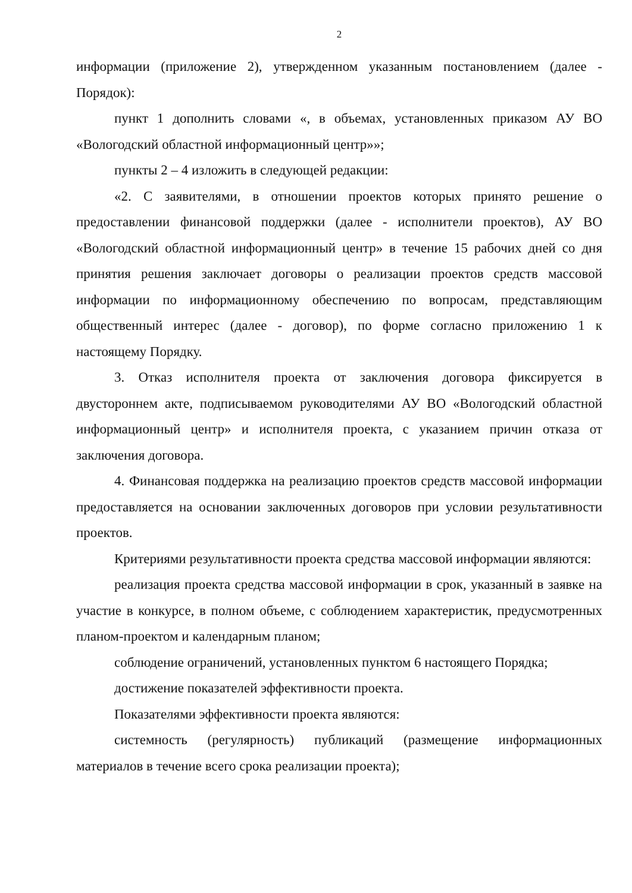2
информации (приложение 2), утвержденном указанным постановлением (далее - Порядок):
пункт 1 дополнить словами «, в объемах, установленных приказом АУ ВО «Вологодский областной информационный центр»»;
пункты 2 – 4 изложить в следующей редакции:
«2. С заявителями, в отношении проектов которых принято решение о предоставлении финансовой поддержки (далее - исполнители проектов), АУ ВО «Вологодский областной информационный центр» в течение 15 рабочих дней со дня принятия решения заключает договоры о реализации проектов средств массовой информации по информационному обеспечению по вопросам, представляющим общественный интерес (далее - договор), по форме согласно приложению 1 к настоящему Порядку.
3. Отказ исполнителя проекта от заключения договора фиксируется в двустороннем акте, подписываемом руководителями АУ ВО «Вологодский областной информационный центр» и исполнителя проекта, с указанием причин отказа от заключения договора.
4. Финансовая поддержка на реализацию проектов средств массовой информации предоставляется на основании заключенных договоров при условии результативности проектов.
Критериями результативности проекта средства массовой информации являются:
реализация проекта средства массовой информации в срок, указанный в заявке на участие в конкурсе, в полном объеме, с соблюдением характеристик, предусмотренных планом-проектом и календарным планом;
соблюдение ограничений, установленных пунктом 6 настоящего Порядка;
достижение показателей эффективности проекта.
Показателями эффективности проекта являются:
системность (регулярность) публикаций (размещение информационных материалов в течение всего срока реализации проекта);